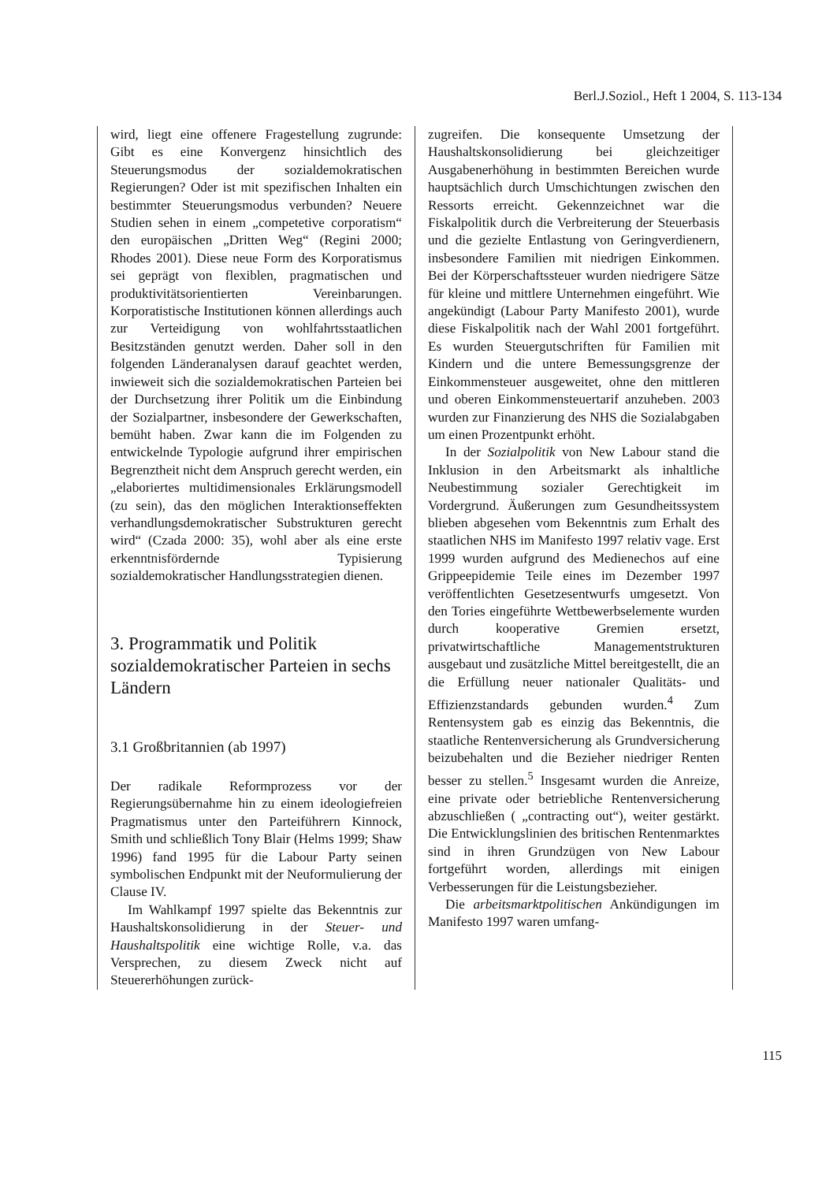Berl.J.Soziol., Heft 1 2004, S. 113-134
wird, liegt eine offenere Fragestellung zugrunde: Gibt es eine Konvergenz hinsichtlich des Steuerungsmodus der sozialdemokratischen Regierungen? Oder ist mit spezifischen Inhalten ein bestimmter Steuerungsmodus verbunden? Neuere Studien sehen in einem „competetive corporatism“ den europäischen „Dritten Weg“ (Regini 2000; Rhodes 2001). Diese neue Form des Korporatismus sei geprägt von flexiblen, pragmatischen und produktivitätsorientierten Vereinbarungen. Korporatistische Institutionen können allerdings auch zur Verteidigung von wohlfahrtsstaatlichen Besitzständen genutzt werden. Daher soll in den folgenden Länderanalysen darauf geachtet werden, inwieweit sich die sozialdemokratischen Parteien bei der Durchsetzung ihrer Politik um die Einbindung der Sozialpartner, insbesondere der Gewerkschaften, bemüht haben. Zwar kann die im Folgenden zu entwickelnde Typologie aufgrund ihrer empirischen Begrenztheit nicht dem Anspruch gerecht werden, ein „elaboriertes multidimensionales Erklärungsmodell (zu sein), das den möglichen Interaktionseffekten verhandlungsdemokratischer Substrukturen gerecht wird“ (Czada 2000: 35), wohl aber als eine erste erkenntnisfördernde Typisierung sozialdemokratischer Handlungsstrategien dienen.
3. Programmatik und Politik sozialdemokratischer Parteien in sechs Ländern
3.1 Großbritannien (ab 1997)
Der radikale Reformprozess vor der Regierungsübernahme hin zu einem ideologiefreien Pragmatismus unter den Parteiführern Kinnock, Smith und schließlich Tony Blair (Helms 1999; Shaw 1996) fand 1995 für die Labour Party seinen symbolischen Endpunkt mit der Neuformulierung der Clause IV.
Im Wahlkampf 1997 spielte das Bekenntnis zur Haushaltskonsolidierung in der Steuer- und Haushaltspolitik eine wichtige Rolle, v.a. das Versprechen, zu diesem Zweck nicht auf Steuererhöhungen zurück-
zugreifen. Die konsequente Umsetzung der Haushaltskonsolidierung bei gleichzeitiger Ausgabenerhöhung in bestimmten Bereichen wurde hauptsächlich durch Umschichtungen zwischen den Ressorts erreicht. Gekennzeichnet war die Fiskalpolitik durch die Verbreiterung der Steuerbasis und die gezielte Entlastung von Geringverdienern, insbesondere Familien mit niedrigen Einkommen. Bei der Körperschaftssteuer wurden niedrigere Sätze für kleine und mittlere Unternehmen eingeführt. Wie angekündigt (Labour Party Manifesto 2001), wurde diese Fiskalpolitik nach der Wahl 2001 fortgeführt. Es wurden Steuergutschriften für Familien mit Kindern und die untere Bemessungsgrenze der Einkommensteuer ausgeweitet, ohne den mittleren und oberen Einkommensteuertarif anzuheben. 2003 wurden zur Finanzierung des NHS die Sozialabgaben um einen Prozentpunkt erhöht.
In der Sozialpolitik von New Labour stand die Inklusion in den Arbeitsmarkt als inhaltliche Neubestimmung sozialer Gerechtigkeit im Vordergrund. Äußerungen zum Gesundheitssystem blieben abgesehen vom Bekenntnis zum Erhalt des staatlichen NHS im Manifesto 1997 relativ vage. Erst 1999 wurden aufgrund des Medienechos auf eine Grippeepidemie Teile eines im Dezember 1997 veröffentlichten Gesetzesentwurfs umgesetzt. Von den Tories eingeführte Wettbewerbselemente wurden durch kooperative Gremien ersetzt, privatwirtschaftliche Managementstrukturen ausgebaut und zusätzliche Mittel bereitgestellt, die an die Erfüllung neuer nationaler Qualitäts- und Effizienzstandards gebunden wurden.<sup>4</sup> Zum Rentensystem gab es einzig das Bekenntnis, die staatliche Rentenversicherung als Grundversicherung beizubehalten und die Bezieher niedriger Renten besser zu stellen.<sup>5</sup> Insgesamt wurden die Anreize, eine private oder betriebliche Rentenversicherung abzuschließen ( „contracting out“), weiter gestärkt. Die Entwicklungslinien des britischen Rentenmarktes sind in ihren Grundzügen von New Labour fortgeführt worden, allerdings mit einigen Verbesserungen für die Leistungsbezieher.
Die arbeitsmarktpolitischen Ankündigungen im Manifesto 1997 waren umfang-
115